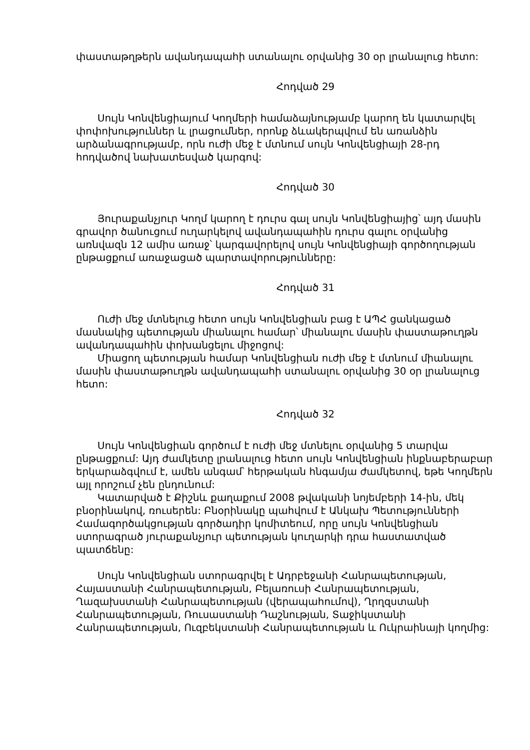փաստաթղթերն ավանդապահի ստանալու օրվանից 30 օր լրանալուց հետո:
Հոդված 29
Սույն Կոնվենցիայում Կողմերի համաձայնությամբ կարող են կատարվել փոփոխություններ և լրացումներ, որոնք ձևակերպվում են առանձին արձանագրությամբ, որն ուժի մեջ է մտնում սույն Կոնվենցիայի 28-րդ հոդվածով նախատեսված կարգով:
Հոդված 30
Յուրաքանչյուր Կողմ կարող է դուրս գալ սույն Կոնվենցիայից՝ այդ մասին գրավոր ծանուցում ուղարկելով ավանդապահին դուրս գալու օրվանից առնվազն 12 ամիս առաջ՝ կարգավորելով սույն Կոնվենցիայի գործողության ընթացքում առաջացած պարտավորությունները:
Հոդված 31
Ուժի մեջ մտնելուց հետո սույն Կոնվենցիան բաց է ԱՊՀ ցանկացած մասնակից պետության միանալու համար՝ միանալու մասին փաստաթուղթն ավանդապահին փոխանցելու միջոցով:
Միացող պետության համար Կոնվենցիան ուժի մեջ է մտնում միանալու մասին փաստաթուղթն ավանդապահի ստանալու օրվանից 30 օր լրանալուց հետո:
Հոդված 32
Սույն Կոնվենցիան գործում է ուժի մեջ մտնելու օրվանից 5 տարվա ընթացքում: Այդ ժամկետը լրանալուց հետո սույն Կոնվենցիան ինքնաբերաբար երկարաձգվում է, ամեն անգամ՝ հերթական հնգամյա ժամկետով, եթե Կողմերն այլ որոշում չեն ընդունում:
Կատարված է Քիշնև քաղաքում 2008 թվականի նոյեմբերի 14-ին, մեկ բնօրինակով, ռուսերեն: Բնօրինակը պահվում է Անկախ Պետությունների Համագործակցության գործադիր կոմիտեում, որը սույն Կոնվենցիան ստորագրած յուրաքանչյուր պետության կուղարկի դրա հաստատված պատճենը:
Սույն Կոնվենցիան ստորագրվել է Ադրբեջանի Հանրապետության, Հայաստանի Հանրապետության, Բելառուսի Հանրապետության, Ղազախստանի Հանրապետության (վերապահումով), Ղրղզստանի Հանրապետության, Ռուսաստանի Դաշնության, Տաջիկստանի Հանրապետության, Ուզբեկստանի Հանրապետության և Ուկրաինայի կողմից: